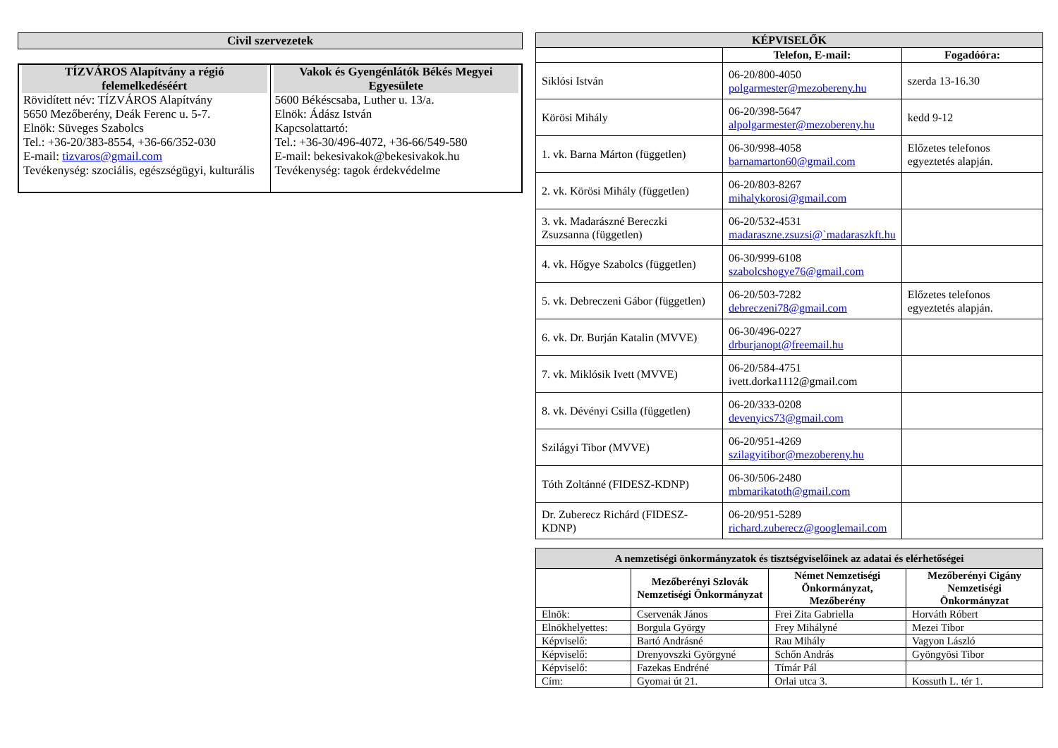Civil szervezetek
| TÍZVÁROS Alapítvány a régió felemelkedéséért Rövidített név: TÍZVÁROS Alapítvány 5650 Mezőberény, Deák Ferenc u. 5-7. Elnök: Süveges Szabolcs Tel.: +36-20/383-8554, +36-66/352-030 E-mail: tizvaros@gmail.com Tevékenység: szociális, egészségügyi, kulturális | Vakok és Gyengénlátók Békés Megyei Egyesülete 5600 Békéscsaba, Luther u. 13/a. Elnök: Ádász István Kapcsolattartó: Tel.: +36-30/496-4072, +36-66/549-580 E-mail: bekesivakok@bekesivakok.hu Tevékenység: tagok érdekvédelme |
| KÉPVISELŐK | | |
| --- | --- | --- |
| | Telefon, E-mail: | Fogadóóra: |
| Siklósi István | 06-20/800-4050 polgarmester@mezobereny.hu | szerda 13-16.30 |
| Körösi Mihály | 06-20/398-5647 alpolgarmester@mezobereny.hu | kedd 9-12 |
| 1. vk. Barna Márton (független) | 06-30/998-4058 barnamarton60@gmail.com | Előzetes telefonos egyeztetés alapján. |
| 2. vk. Körösi Mihály (független) | 06-20/803-8267 mihalykorosi@gmail.com | |
| 3. vk. Madarászné Bereczki Zsuzsanna (független) | 06-20/532-4531 madaraszne.zsuzsi@`madaraszkft.hu | |
| 4. vk. Hőgye Szabolcs (független) | 06-30/999-6108 szabolcshogye76@gmail.com | |
| 5. vk. Debreczeni Gábor (független) | 06-20/503-7282 debreczeni78@gmail.com | Előzetes telefonos egyeztetés alapján. |
| 6. vk. Dr. Burján Katalin (MVVE) | 06-30/496-0227 drburjanopt@freemail.hu | |
| 7. vk. Miklósik Ivett (MVVE) | 06-20/584-4751 ivett.dorka1112@gmail.com | |
| 8. vk. Dévényi Csilla (független) | 06-20/333-0208 devenyics73@gmail.com | |
| Szilágyi Tibor (MVVE) | 06-20/951-4269 szilagyitibor@mezobereny.hu | |
| Tóth Zoltánné (FIDESZ-KDNP) | 06-30/506-2480 mbmarikatoth@gmail.com | |
| Dr. Zuberecz Richárd (FIDESZ-KDNP) | 06-20/951-5289 richard.zuberecz@googlemail.com | |
| A nemzetiségi önkormányzatok és tisztségviselőinek az adatai és elérhetőségei | | | |
| --- | --- | --- | --- |
| | Mezőberényi Szlovák Nemzetiségi Önkormányzat | Német Nemzetiségi Önkormányzat, Mezőberény | Mezőberényi Cigány Nemzetiségi Önkormányzat |
| Elnök: | Cservenák János | Frei Zita Gabriella | Horváth Róbert |
| Elnökhelyettes: | Borgula György | Frey Mihályné | Mezei Tibor |
| Képviselő: | Bartó Andrásné | Rau Mihály | Vagyon László |
| Képviselő: | Drenyovszki Györgyné | Schőn András | Gyöngyösi Tibor |
| Képviselő: | Fazekas Endréné | Tímár Pál | |
| Cím: | Gyomai út 21. | Orlai utca 3. | Kossuth L. tér 1. |